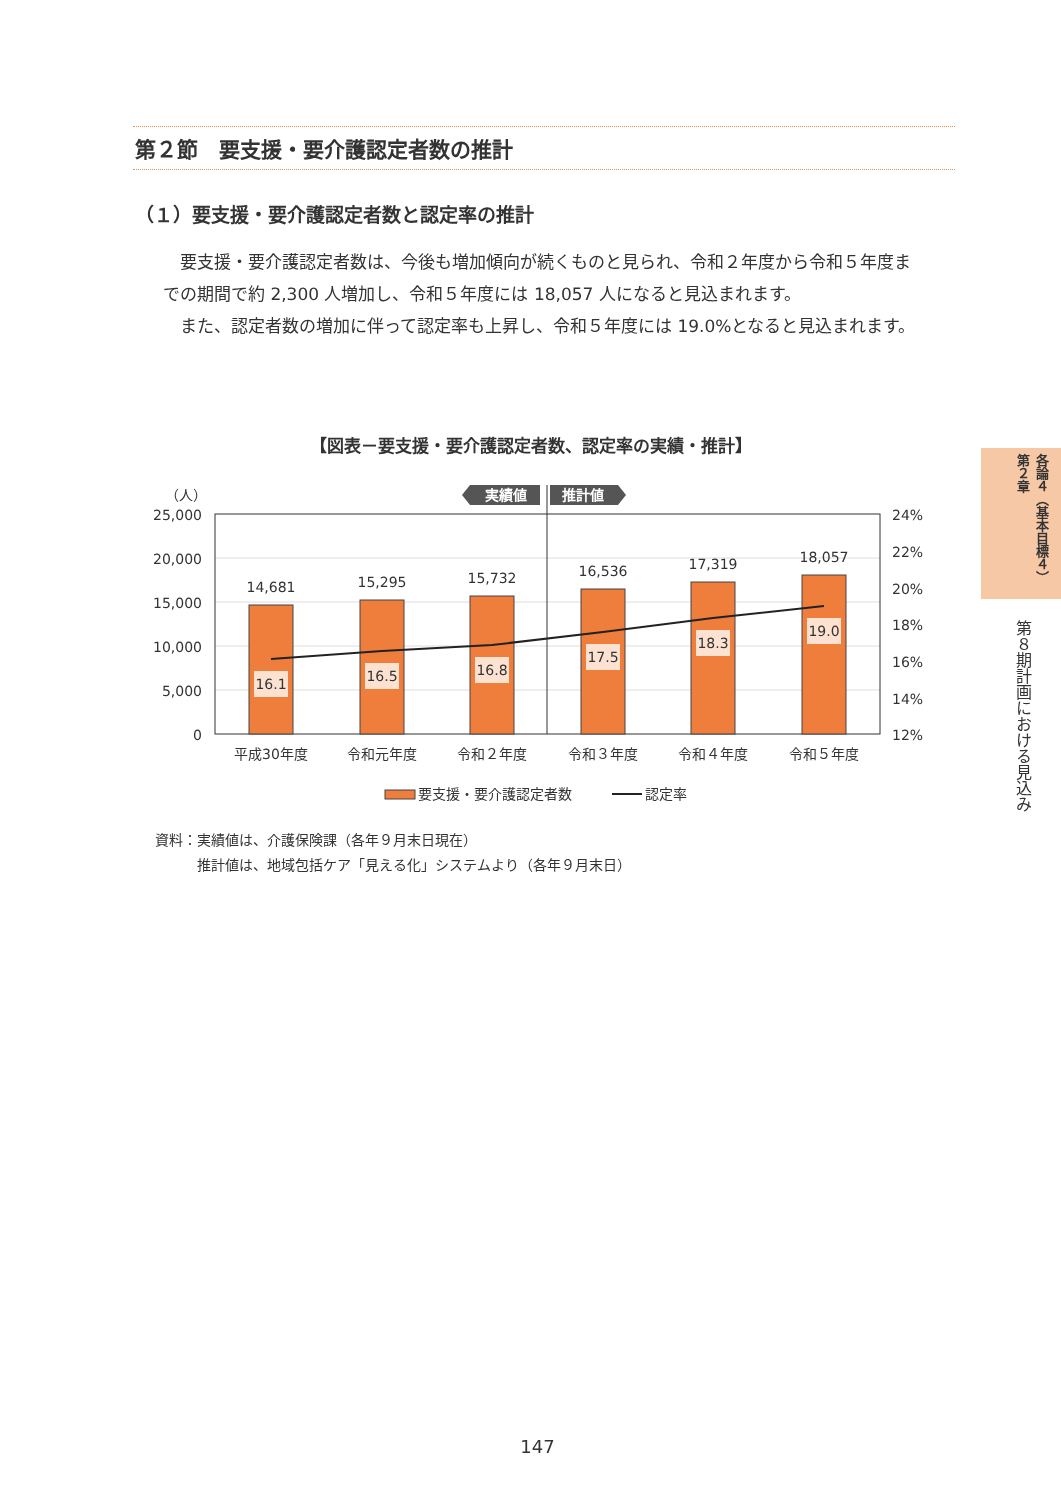第２節　要支援・要介護認定者数の推計
（１）要支援・要介護認定者数と認定率の推計
要支援・要介護認定者数は、今後も増加傾向が続くものと見られ、令和２年度から令和５年度までの期間で約 2,300 人増加し、令和５年度には 18,057 人になると見込まれます。
また、認定者数の増加に伴って認定率も上昇し、令和５年度には 19.0%となると見込まれます。
【図表－要支援・要介護認定者数、認定率の実績・推計】
（人）
実績値
推計値
25,000
20,000
15,000
10,000
5,000
0
24%
22%
20%
18%
16%
14%
12%
14,681
15,295
15,732
16,536
17,319
18,057
平成30年度
令和元年度
令和２年度
令和３年度
令和４年度
令和５年度
16.1
16.5
16.8
17.5
18.3
19.0
要支援・要介護認定者数
認定率
資料：実績値は、介護保険課（各年９月末日現在）
　　　推計値は、地域包括ケア「見える化」システムより（各年９月末日）
各論４（基本目標４）第２章
第８期計画における見込み
147